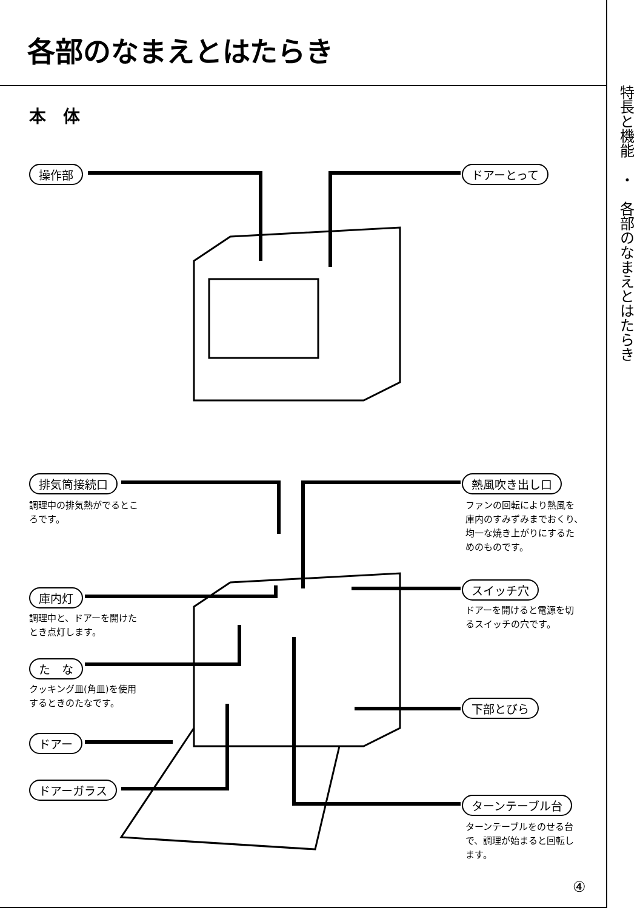各部のなまえとはたらき
本　体
操作部 ドアーとって
排気筒接続口
調理中の排気熱がでるとこ
ろです。
熱風吹き出し口
ファンの回転により熱風を
庫内のすみずみまでおくり、
均一な焼き上がりにするた
めのものです。
庫内灯
調理中と、ドアーを開けた
とき点灯します。
スイッチ穴
ドアーを開けると電源を切
るスイッチの穴です。
た　な
クッキング皿(角皿)を使用
するときのたなです。
下部とびら
ドアー
ドアーガラス
ターンテーブル台
ターンテーブルをのせる台
で、調理が始まると回転し
ます。
特長と機能　・　各部のなまえとはたらき
④